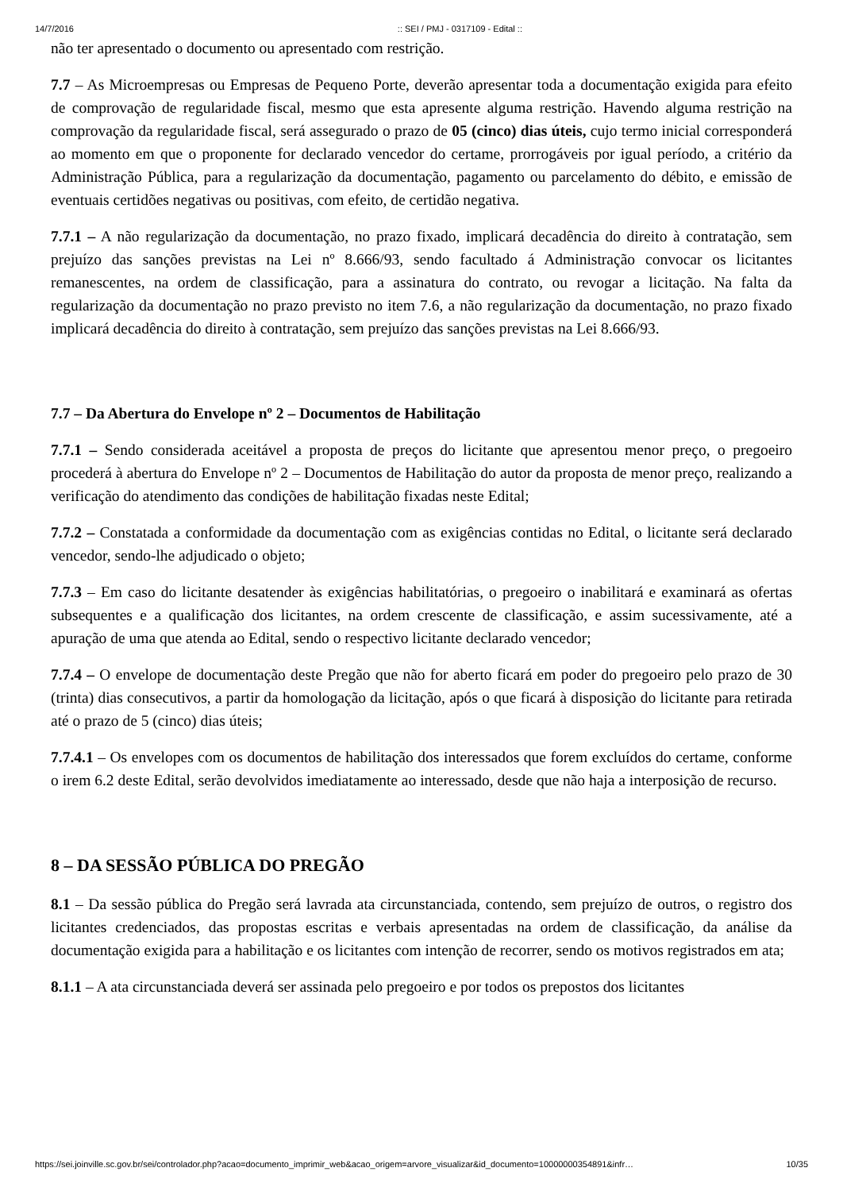14/7/2016:: SEI / PMJ - 0317109 - Edital ::
não ter apresentado o documento ou apresentado com restrição.
7.7 – As Microempresas ou Empresas de Pequeno Porte, deverão apresentar toda a documentação exigida para efeito de comprovação de regularidade fiscal, mesmo que esta apresente alguma restrição. Havendo alguma restrição na comprovação da regularidade fiscal, será assegurado o prazo de 05 (cinco) dias úteis, cujo termo inicial corresponderá ao momento em que o proponente for declarado vencedor do certame, prorrogáveis por igual período, a critério da Administração Pública, para a regularização da documentação, pagamento ou parcelamento do débito, e emissão de eventuais certidões negativas ou positivas, com efeito, de certidão negativa.
7.7.1 – A não regularização da documentação, no prazo fixado, implicará decadência do direito à contratação, sem prejuízo das sanções previstas na Lei nº 8.666/93, sendo facultado á Administração convocar os licitantes remanescentes, na ordem de classificação, para a assinatura do contrato, ou revogar a licitação. Na falta da regularização da documentação no prazo previsto no item 7.6, a não regularização da documentação, no prazo fixado implicará decadência do direito à contratação, sem prejuízo das sanções previstas na Lei 8.666/93.
7.7 – Da Abertura do Envelope nº 2 – Documentos de Habilitação
7.7.1 – Sendo considerada aceitável a proposta de preços do licitante que apresentou menor preço, o pregoeiro procederá à abertura do Envelope nº 2 – Documentos de Habilitação do autor da proposta de menor preço, realizando a verificação do atendimento das condições de habilitação fixadas neste Edital;
7.7.2 – Constatada a conformidade da documentação com as exigências contidas no Edital, o licitante será declarado vencedor, sendo-lhe adjudicado o objeto;
7.7.3 – Em caso do licitante desatender às exigências habilitatórias, o pregoeiro o inabilitará e examinará as ofertas subsequentes e a qualificação dos licitantes, na ordem crescente de classificação, e assim sucessivamente, até a apuração de uma que atenda ao Edital, sendo o respectivo licitante declarado vencedor;
7.7.4 – O envelope de documentação deste Pregão que não for aberto ficará em poder do pregoeiro pelo prazo de 30 (trinta) dias consecutivos, a partir da homologação da licitação, após o que ficará à disposição do licitante para retirada até o prazo de 5 (cinco) dias úteis;
7.7.4.1 – Os envelopes com os documentos de habilitação dos interessados que forem excluídos do certame, conforme o irem 6.2 deste Edital, serão devolvidos imediatamente ao interessado, desde que não haja a interposição de recurso.
8 – DA SESSÃO PÚBLICA DO PREGÃO
8.1 – Da sessão pública do Pregão será lavrada ata circunstanciada, contendo, sem prejuízo de outros, o registro dos licitantes credenciados, das propostas escritas e verbais apresentadas na ordem de classificação, da análise da documentação exigida para a habilitação e os licitantes com intenção de recorrer, sendo os motivos registrados em ata;
8.1.1 – A ata circunstanciada deverá ser assinada pelo pregoeiro e por todos os prepostos dos licitantes
https://sei.joinville.sc.gov.br/sei/controlador.php?acao=documento_imprimir_web&acao_origem=arvore_visualizar&id_documento=10000000354891&infr… 10/35